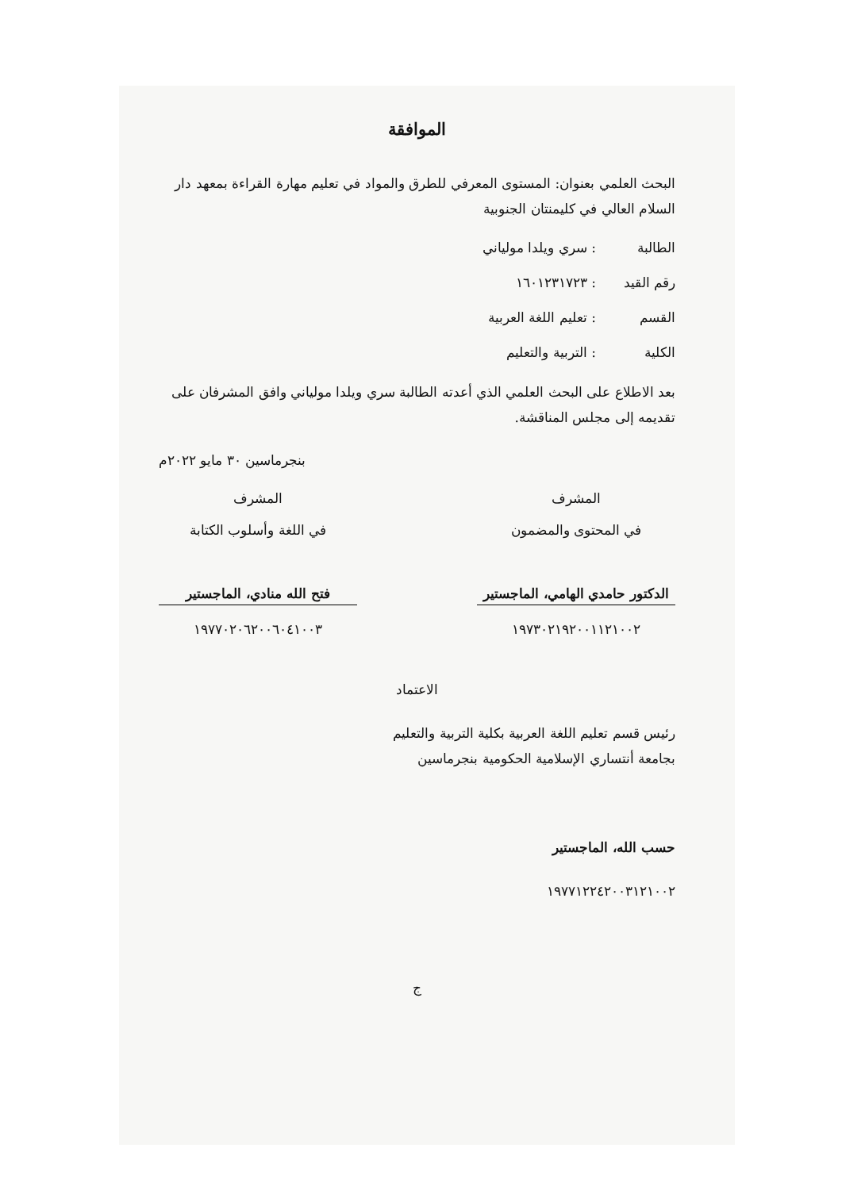الموافقة
البحث العلمي بعنوان: المستوى المعرفي للطرق والمواد في تعليم مهارة القراءة بمعهد دار السلام العالي في كليمنتان الجنوبية
الطالبة: سري ويلدا مولياني
رقم القيد: ١٦٠١٢٣١٧٢٣
القسم: تعليم اللغة العربية
الكلية: التربية والتعليم
بعد الاطلاع على البحث العلمي الذي أعدته الطالبة سري ويلدا مولياني وافق المشرفان على تقديمه إلى مجلس المناقشة.
بنجرماسين ٣٠ مايو ٢٠٢٢م
المشرف
في المحتوى والمضمون
الدكتور حامدي الهامي، الماجستير
١٩٧٣٠٢١٩٢٠٠١١٢١٠٠٢
المشرف
في اللغة وأسلوب الكتابة
فتح الله منادي، الماجستير
١٩٧٧٠٢٠٦٢٠٠٦٠٤١٠٠٣
الاعتماد
رئيس قسم تعليم اللغة العربية بكلية التربية والتعليم
بجامعة أنتساري الإسلامية الحكومية بنجرماسين
حسب الله، الماجستير
١٩٧٧١٢٢٤٢٠٠٣١٢١٠٠٢
ج